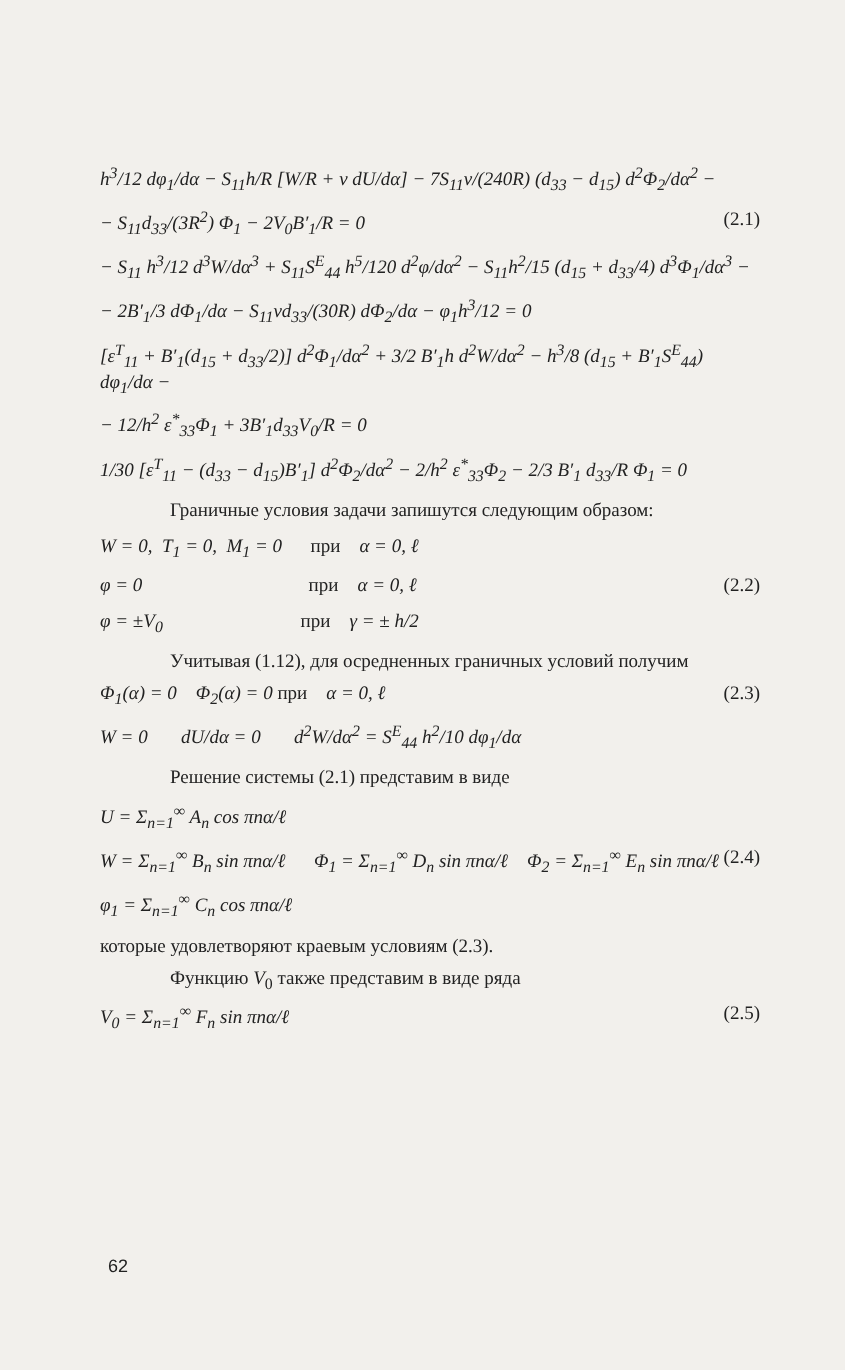h<sup>3</sup>/12 dφ<sub>1</sub>/dα − S<sub>11</sub>h/R [W/R + ν dU/dα] − 7S<sub>11</sub>ν/(240R) (d<sub>33</sub> − d<sub>15</sub>) d<sup>2</sup>Φ<sub>2</sub>/dα<sup>2</sup> −
− S<sub>11</sub>d<sub>33</sub>/(3R<sup>2</sup>) Φ<sub>1</sub> − 2V<sub>0</sub>B′<sub>1</sub>/R = 0 (2.1)
− S<sub>11</sub> h<sup>3</sup>/12 d<sup>3</sup>W/dα<sup>3</sup> + S<sub>11</sub>S<sup>E</sup><sub>44</sub> h<sup>5</sup>/120 d<sup>2</sup>φ/dα<sup>2</sup> − S<sub>11</sub>h<sup>2</sup>/15 (d<sub>15</sub> + d<sub>33</sub>/4) d<sup>3</sup>Φ<sub>1</sub>/dα<sup>3</sup> −
− 2B′<sub>1</sub>/3 dΦ<sub>1</sub>/dα − S<sub>11</sub>νd<sub>33</sub>/(30R) dΦ<sub>2</sub>/dα − φ<sub>1</sub>h<sup>3</sup>/12 = 0
[ε<sup>T</sup><sub>11</sub> + B′<sub>1</sub>(d<sub>15</sub> + d<sub>33</sub>/2)] d<sup>2</sup>Φ<sub>1</sub>/dα<sup>2</sup> + 3/2 B′<sub>1</sub>h d<sup>2</sup>W/dα<sup>2</sup> − h<sup>3</sup>/8 (d<sub>15</sub> + B′<sub>1</sub>S<sup>E</sup><sub>44</sub>) dφ<sub>1</sub>/dα −
− 12/h<sup>2</sup> ε<sup>*</sup><sub>33</sub>Φ<sub>1</sub> + 3B′<sub>1</sub>d<sub>33</sub>V<sub>0</sub>/R = 0
1/30 [ε<sup>T</sup><sub>11</sub> − (d<sub>33</sub> − d<sub>15</sub>)B′<sub>1</sub>] d<sup>2</sup>Φ<sub>2</sub>/dα<sup>2</sup> − 2/h<sup>2</sup> ε<sup>*</sup><sub>33</sub>Φ<sub>2</sub> − 2/3 B′<sub>1</sub> d<sub>33</sub>/R Φ<sub>1</sub> = 0
Граничные условия задачи запишутся следующим образом:
W = 0, T<sub>1</sub> = 0, M<sub>1</sub> = 0 при α = 0, ℓ
φ = 0 при α = 0, ℓ (2.2)
φ = ±V<sub>0</sub> при γ = ± h/2
Учитывая (1.12), для осредненных граничных условий получим
Φ<sub>1</sub>(α) = 0 Φ<sub>2</sub>(α) = 0 при α = 0, ℓ (2.3)
W = 0 dU/dα = 0 d<sup>2</sup>W/dα<sup>2</sup> = S<sup>E</sup><sub>44</sub> h<sup>2</sup>/10 dφ<sub>1</sub>/dα
Решение системы (2.1) представим в виде
U = Σ<sub>n=1</sub><sup>∞</sup> A<sub>n</sub> cos πnα/ℓ
W = Σ<sub>n=1</sub><sup>∞</sup> B<sub>n</sub> sin πnα/ℓ Φ<sub>1</sub> = Σ<sub>n=1</sub><sup>∞</sup> D<sub>n</sub> sin πnα/ℓ Φ<sub>2</sub> = Σ<sub>n=1</sub><sup>∞</sup> E<sub>n</sub> sin πnα/ℓ (2.4)
φ<sub>1</sub> = Σ<sub>n=1</sub><sup>∞</sup> C<sub>n</sub> cos πnα/ℓ
которые удовлетворяют краевым условиям (2.3).
Функцию V<sub>0</sub> также представим в виде ряда
V<sub>0</sub> = Σ<sub>n=1</sub><sup>∞</sup> F<sub>n</sub> sin πnα/ℓ (2.5)
62